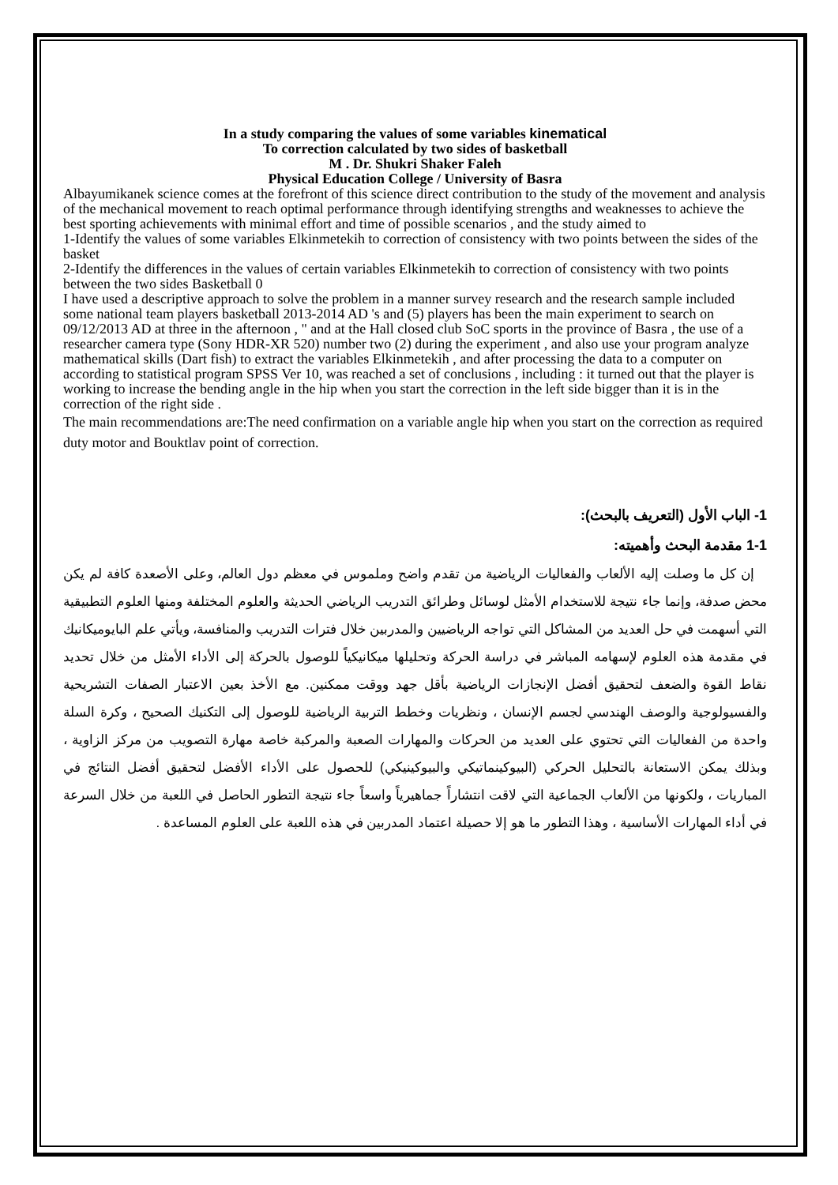In a study comparing the values of some variables kinematical
To correction calculated by two sides of basketball
M . Dr. Shukri Shaker Faleh
Physical Education College / University of Basra
Albayumikanek science comes at the forefront of this science direct contribution to the study of the movement and analysis of the mechanical movement to reach optimal performance through identifying strengths and weaknesses to achieve the best sporting achievements with minimal effort and time of possible scenarios , and the study aimed to
1-Identify the values of some variables Elkinmetekih to correction of consistency with two points between the sides of the basket
2-Identify the differences in the values of certain variables Elkinmetekih to correction of consistency with two points between the two sides Basketball 0
I have used a descriptive approach to solve the problem in a manner survey research and the research sample included some national team players basketball 2013-2014 AD 's and (5) players has been the main experiment to search on 09/12/2013 AD at three in the afternoon , " and at the Hall closed club SoC sports in the province of Basra , the use of a researcher camera type (Sony HDR-XR 520) number two (2) during the experiment , and also use your program analyze mathematical skills (Dart fish) to extract the variables Elkinmetekih , and after processing the data to a computer on according to statistical program SPSS Ver 10, was reached a set of conclusions , including : it turned out that the player is working to increase the bending angle in the hip when you start the correction in the left side bigger than it is in the correction of the right side .
The main recommendations are:The need confirmation on a variable angle hip when you start on the correction as required duty motor and Bouktlav point of correction.
1- الباب الأول (التعريف بالبحث):
1-1 مقدمة البحث وأهميته:
إن كل ما وصلت إليه الألعاب والفعاليات الرياضية من تقدم واضح وملموس في معظم دول العالم، وعلى الأصعدة كافة لم يكن محض صدفة، وإنما جاء نتيجة للاستخدام الأمثل لوسائل وطرائق التدريب الرياضي الحديثة والعلوم المختلفة ومنها العلوم التطبيقية التي أسهمت في حل العديد من المشاكل التي تواجه الرياضيين والمدربين خلال فترات التدريب والمنافسة، ويأتي علم البايوميكانيك في مقدمة هذه العلوم لإسهامه المباشر في دراسة الحركة وتحليلها ميكانيكياً للوصول بالحركة إلى الأداء الأمثل من خلال تحديد نقاط القوة والضعف لتحقيق أفضل الإنجازات الرياضية بأقل جهد ووقت ممكنين. مع الأخذ بعين الاعتبار الصفات التشريحية والفسيولوجية والوصف الهندسي لجسم الإنسان ، ونظريات وخطط التربية الرياضية للوصول إلى التكنيك الصحيح ، وكرة السلة واحدة من الفعاليات التي تحتوي على العديد من الحركات والمهارات الصعبة والمركبة خاصة مهارة التصويب من مركز الزاوية ، وبذلك يمكن الاستعانة بالتحليل الحركي (البيوكينماتيكي والبيوكينيكي) للحصول على الأداء الأفضل لتحقيق أفضل النتائج في المباريات ، ولكونها من الألعاب الجماعية التي لاقت انتشاراً جماهيرياً واسعاً جاء نتيجة التطور الحاصل في اللعبة من خلال السرعة في أداء المهارات الأساسية ، وهذا التطور ما هو إلا حصيلة اعتماد المدربين في هذه اللعبة على العلوم المساعدة .